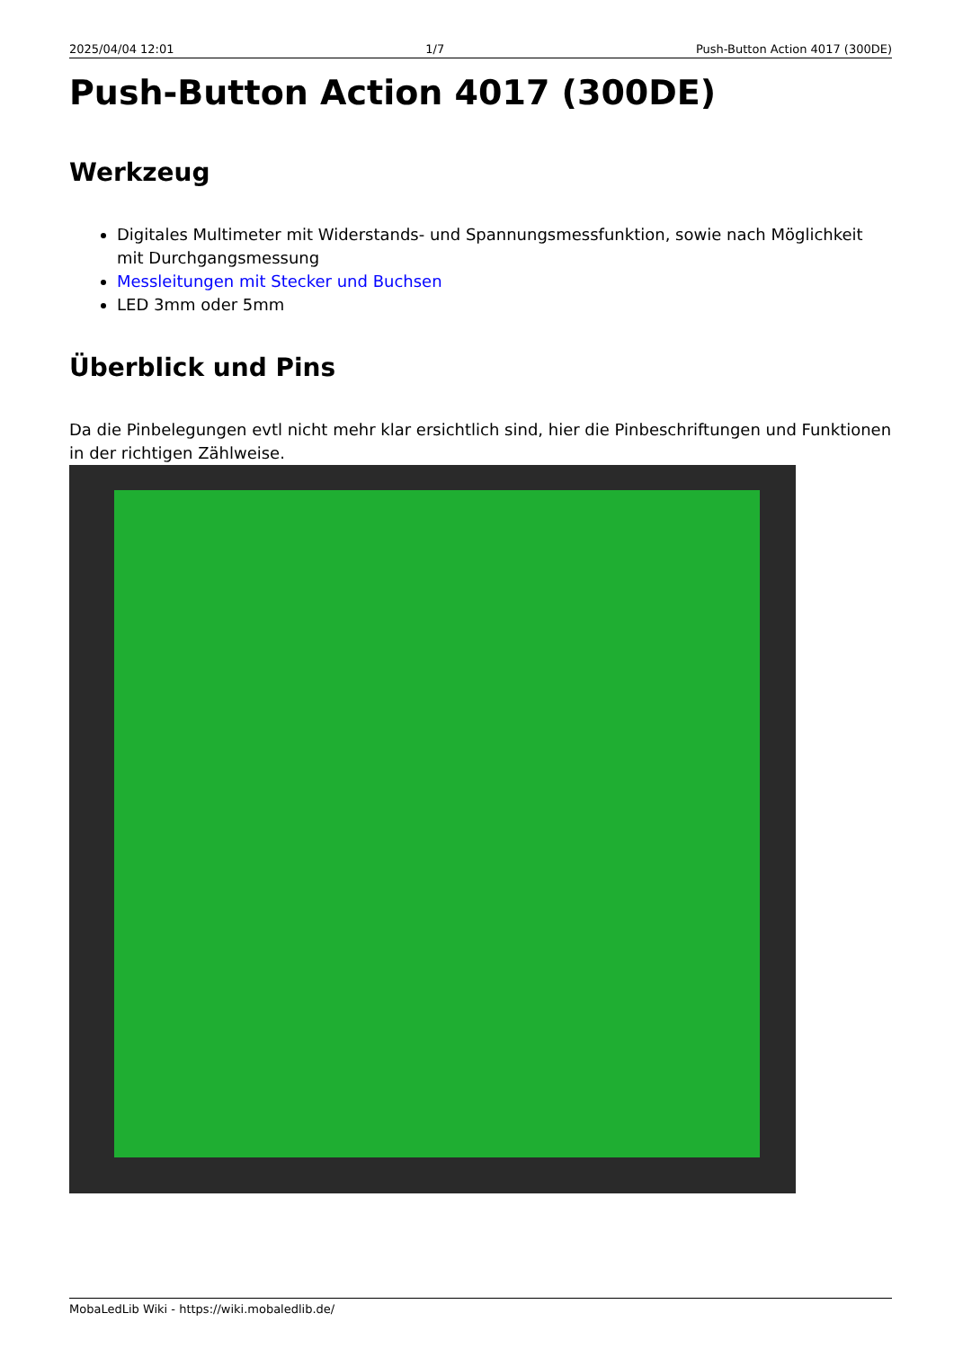2025/04/04 12:01 1/7 Push-Button Action 4017 (300DE)
Push-Button Action 4017 (300DE)
Werkzeug
Digitales Multimeter mit Widerstands- und Spannungsmessfunktion, sowie nach Möglichkeit mit Durchgangsmessung
Messleitungen mit Stecker und Buchsen
LED 3mm oder 5mm
Überblick und Pins
Da die Pinbelegungen evtl nicht mehr klar ersichtlich sind, hier die Pinbeschriftungen und Funktionen in der richtigen Zählweise.
MobaLedLib Wiki - https://wiki.mobaledlib.de/